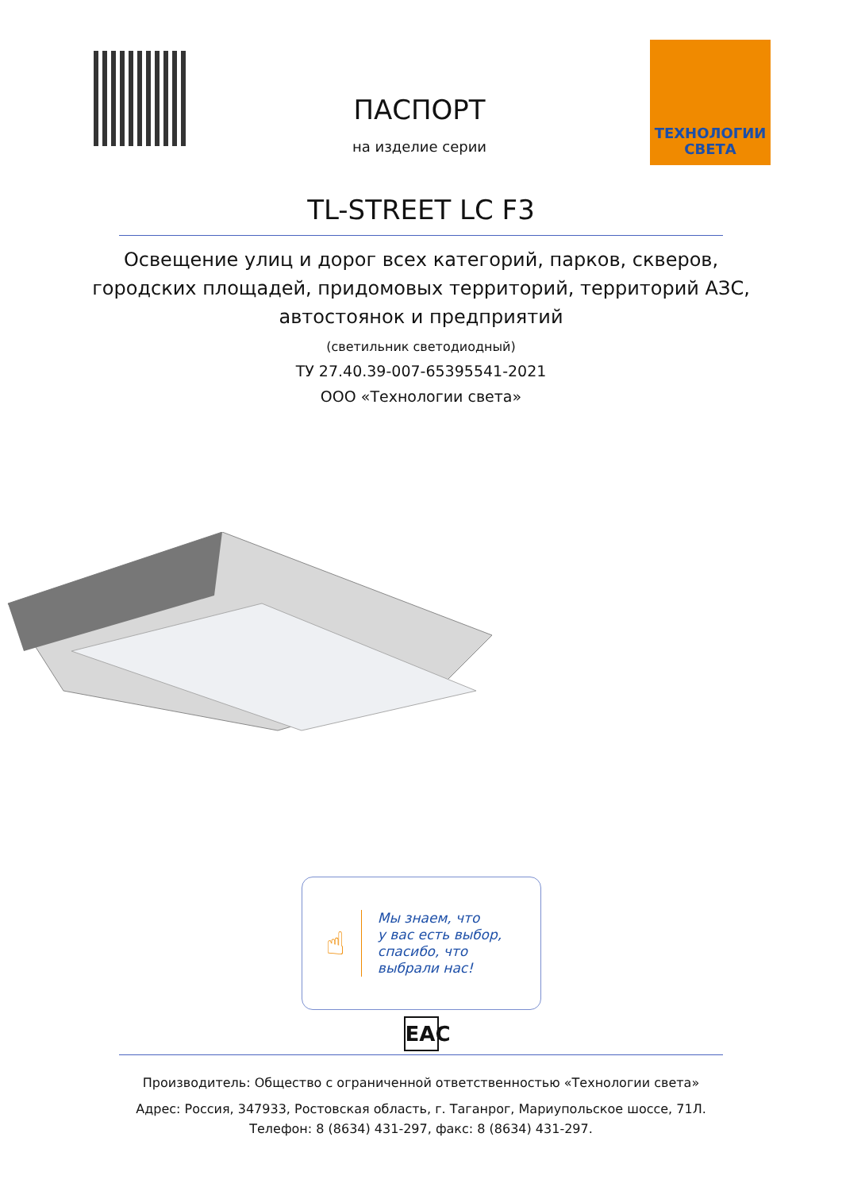ПАСПОРТ
на изделие серии
ТЕХНОЛОГИИ
СВЕТА
TL-STREET LC F3
Освещение улиц и дорог всех категорий, парков, скверов,
городских площадей, придомовых территорий, территорий АЗС,
автостоянок и предприятий
(светильник светодиодный)
ТУ 27.40.39-007-65395541-2021
ООО «Технологии света»
☝
Мы знаем, что
у вас есть выбор,
спасибо, что
выбрали нас!
EAC
Производитель: Общество с ограниченной ответственностью «Технологии света»
Адрес: Россия, 347933, Ростовская область, г. Таганрог, Мариупольское шоссе, 71Л.
Телефон: 8 (8634) 431-297, факс: 8 (8634) 431-297.